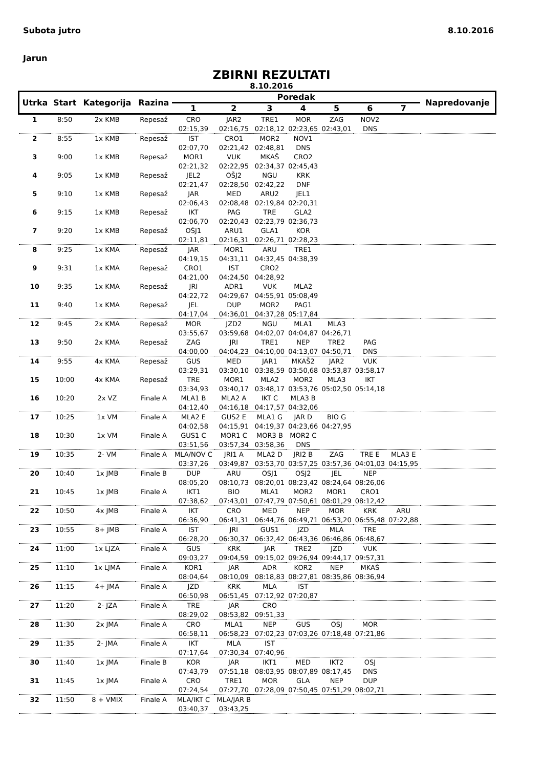Subota jutro 8.10.2016
Jarun
ZBIRNI REZULTATI
8.10.2016
| Utrka | Start | Kategorija | Razina | Poredak | | | | | | | Napredovanje |
| --- | --- | --- | --- | --- | --- | --- | --- | --- | --- | --- | --- |
| | | | | 1 | 2 | 3 | 4 | 5 | 6 | 7 | |
| 1 | 8:50 | 2x KMB | Repesaž | CRO | JAR2 | TRE1 | MOR | ZAG | NOV2 | | |
| | | | | 02:15,39 | 02:16,75 | 02:18,12 | 02:23,65 | 02:43,01 | DNS | | |
| 2 | 8:55 | 1x KMB | Repesaž | IST | CRO1 | MOR2 | NOV1 | | | | |
| | | | | 02:07,70 | 02:21,42 | 02:48,81 | DNS | | | | |
| 3 | 9:00 | 1x KMB | Repesaž | MOR1 | VUK | MKAŠ | CRO2 | | | | |
| | | | | 02:21,32 | 02:22,95 | 02:34,37 | 02:45,43 | | | | |
| 4 | 9:05 | 1x KMB | Repesaž | JEL2 | OŠJ2 | NGU | KRK | | | | |
| | | | | 02:21,47 | 02:28,50 | 02:42,22 | DNF | | | | |
| 5 | 9:10 | 1x KMB | Repesaž | JAR | MED | ARU2 | JEL1 | | | | |
| | | | | 02:06,43 | 02:08,48 | 02:19,84 | 02:20,31 | | | | |
| 6 | 9:15 | 1x KMB | Repesaž | IKT | PAG | TRE | GLA2 | | | | |
| | | | | 02:06,70 | 02:20,43 | 02:23,79 | 02:36,73 | | | | |
| 7 | 9:20 | 1x KMB | Repesaž | OŠJ1 | ARU1 | GLA1 | KOR | | | | |
| | | | | 02:11,81 | 02:16,31 | 02:26,71 | 02:28,23 | | | | |
| 8 | 9:25 | 1x KMA | Repesaž | JAR | MOR1 | ARU | TRE1 | | | | |
| | | | | 04:19,15 | 04:31,11 | 04:32,45 | 04:38,39 | | | | |
| 9 | 9:31 | 1x KMA | Repesaž | CRO1 | IST | CRO2 | | | | | |
| | | | | 04:21,00 | 04:24,50 | 04:28,92 | | | | | |
| 10 | 9:35 | 1x KMA | Repesaž | JRI | ADR1 | VUK | MLA2 | | | | |
| | | | | 04:22,72 | 04:29,67 | 04:55,91 | 05:08,49 | | | | |
| 11 | 9:40 | 1x KMA | Repesaž | JEL | DUP | MOR2 | PAG1 | | | | |
| | | | | 04:17,04 | 04:36,01 | 04:37,28 | 05:17,84 | | | | |
| 12 | 9:45 | 2x KMA | Repesaž | MOR | JZD2 | NGU | MLA1 | MLA3 | | | |
| | | | | 03:55,67 | 03:59,68 | 04:02,07 | 04:04,87 | 04:26,71 | | | |
| 13 | 9:50 | 2x KMA | Repesaž | ZAG | JRI | TRE1 | NEP | TRE2 | PAG | | |
| | | | | 04:00,00 | 04:04,23 | 04:10,00 | 04:13,07 | 04:50,71 | DNS | | |
| 14 | 9:55 | 4x KMA | Repesaž | GUS | MED | JAR1 | MKAŠ2 | JAR2 | VUK | | |
| | | | | 03:29,31 | 03:30,10 | 03:38,59 | 03:50,68 | 03:53,87 | 03:58,17 | | |
| 15 | 10:00 | 4x KMA | Repesaž | TRE | MOR1 | MLA2 | MOR2 | MLA3 | IKT | | |
| | | | | 03:34,93 | 03:40,17 | 03:48,17 | 03:53,76 | 05:02,50 | 05:14,18 | | |
| 16 | 10:20 | 2x VZ | Finale A | MLA1 B | MLA2 A | IKT C | MLA3 B | | | | |
| | | | | 04:12,40 | 04:16,18 | 04:17,57 | 04:32,06 | | | | |
| 17 | 10:25 | 1x VM | Finale A | MLA2 E | GUS2 E | MLA1 G | JAR D | BIO G | | | |
| | | | | 04:02,58 | 04:15,91 | 04:19,37 | 04:23,66 | 04:27,95 | | | |
| 18 | 10:30 | 1x VM | Finale A | GUS1 C | MOR1 C | MOR3 B | MOR2 C | | | | |
| | | | | 03:51,56 | 03:57,34 | 03:58,36 | DNS | | | | |
| 19 | 10:35 | 2- VM | Finale A | MLA/NOV C | JRI1 A | MLA2 D | JRI2 B | ZAG | TRE E | MLA3 E | |
| | | | | 03:37,26 | 03:49,87 | 03:53,70 | 03:57,25 | 03:57,36 | 04:01,03 | 04:15,95 | |
| 20 | 10:40 | 1x JMB | Finale B | DUP | ARU | OSJ1 | OSJ2 | JEL | NEP | | |
| | | | | 08:05,20 | 08:10,73 | 08:20,01 | 08:23,42 | 08:24,64 | 08:26,06 | | |
| 21 | 10:45 | 1x JMB | Finale A | IKT1 | BIO | MLA1 | MOR2 | MOR1 | CRO1 | | |
| | | | | 07:38,62 | 07:43,01 | 07:47,79 | 07:50,61 | 08:01,29 | 08:12,42 | | |
| 22 | 10:50 | 4x JMB | Finale A | IKT | CRO | MED | NEP | MOR | KRK | ARU | |
| | | | | 06:36,90 | 06:41,31 | 06:44,76 | 06:49,71 | 06:53,20 | 06:55,48 | 07:22,88 | |
| 23 | 10:55 | 8+ JMB | Finale A | IST | JRI | GUS1 | JZD | MLA | TRE | | |
| | | | | 06:28,20 | 06:30,37 | 06:32,42 | 06:43,36 | 06:46,86 | 06:48,67 | | |
| 24 | 11:00 | 1x LJZA | Finale A | GUS | KRK | JAR | TRE2 | JZD | VUK | | |
| | | | | 09:03,27 | 09:04,59 | 09:15,02 | 09:26,94 | 09:44,17 | 09:57,31 | | |
| 25 | 11:10 | 1x LJMA | Finale A | KOR1 | JAR | ADR | KOR2 | NEP | MKAŠ | | |
| | | | | 08:04,64 | 08:10,09 | 08:18,83 | 08:27,81 | 08:35,86 | 08:36,94 | | |
| 26 | 11:15 | 4+ JMA | Finale A | JZD | KRK | MLA | IST | | | | |
| | | | | 06:50,98 | 06:51,45 | 07:12,92 | 07:20,87 | | | | |
| 27 | 11:20 | 2- JZA | Finale A | TRE | JAR | CRO | | | | | |
| | | | | 08:29,02 | 08:53,82 | 09:51,33 | | | | | |
| 28 | 11:30 | 2x JMA | Finale A | CRO | MLA1 | NEP | GUS | OSJ | MOR | | |
| | | | | 06:58,11 | 06:58,23 | 07:02,23 | 07:03,26 | 07:18,48 | 07:21,86 | | |
| 29 | 11:35 | 2- JMA | Finale A | IKT | MLA | IST | | | | | |
| | | | | 07:17,64 | 07:30,34 | 07:40,96 | | | | | |
| 30 | 11:40 | 1x JMA | Finale B | KOR | JAR | IKT1 | MED | IKT2 | OSJ | | |
| | | | | 07:43,79 | 07:51,18 | 08:03,95 | 08:07,89 | 08:17,45 | DNS | | |
| 31 | 11:45 | 1x JMA | Finale A | CRO | TRE1 | MOR | GLA | NEP | DUP | | |
| | | | | 07:24,54 | 07:27,70 | 07:28,09 | 07:50,45 | 07:51,29 | 08:02,71 | | |
| 32 | 11:50 | 8 + VMIX | Finale A | MLA/IKT C | MLA/JAR B | | | | | | |
| | | | | 03:40,37 | 03:43,25 | | | | | | |